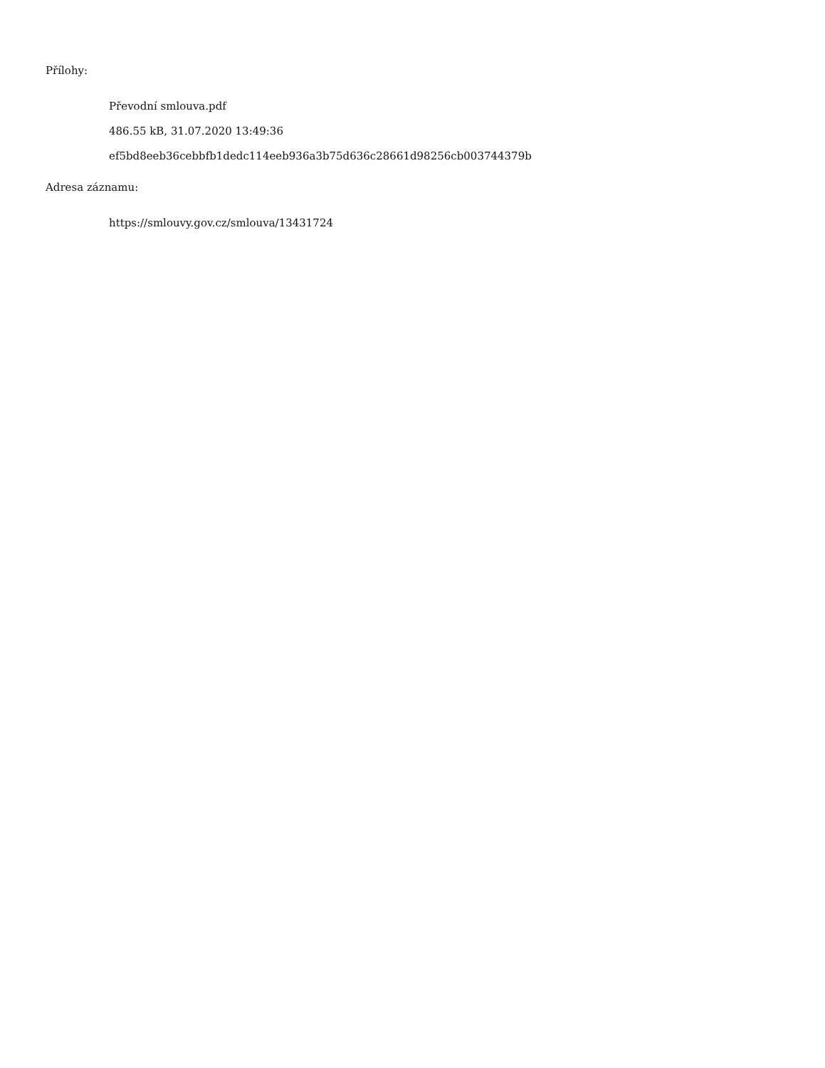Přílohy:
Převodní smlouva.pdf
486.55 kB, 31.07.2020 13:49:36
ef5bd8eeb36cebbfb1dedc114eeb936a3b75d636c28661d98256cb003744379b
Adresa záznamu:
https://smlouvy.gov.cz/smlouva/13431724